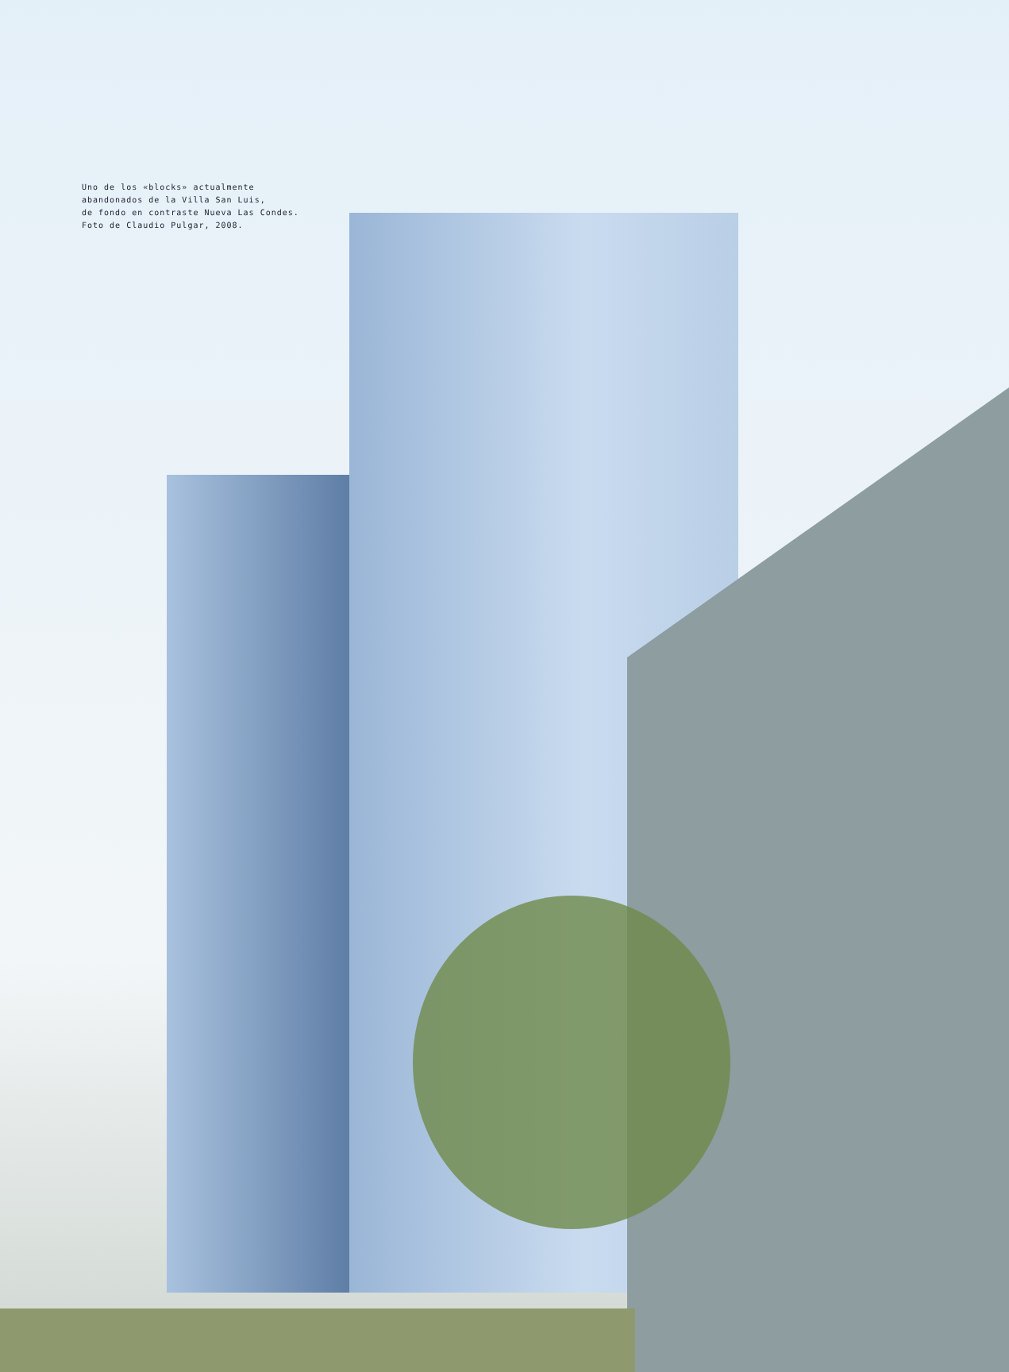Uno de los «blocks» actualmente
abandonados de la Villa San Luis,
de fondo en contraste Nueva Las Condes.
Foto de Claudio Pulgar, 2008.